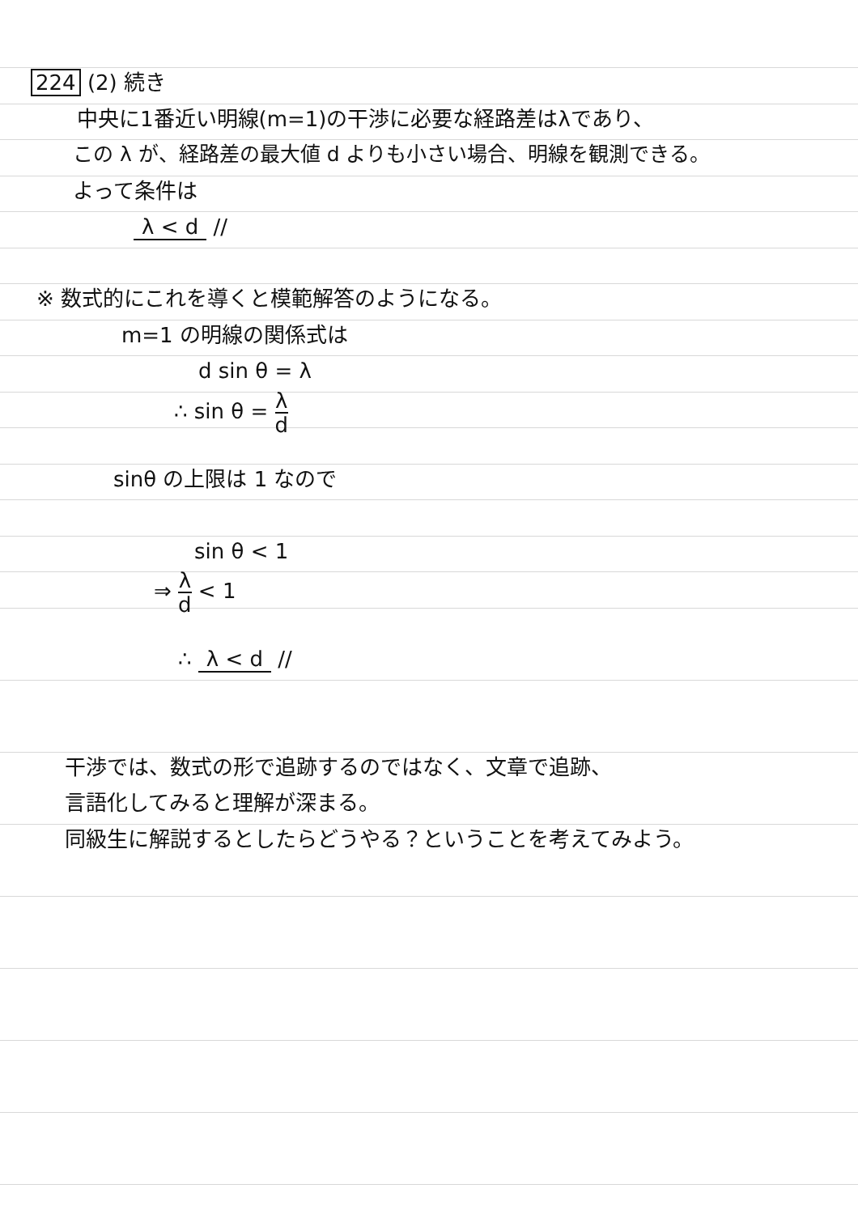224 (2) 続き
中央に1番近い明線(m=1)の干渉に必要な経路差はλであり、
この λ が、経路差の最大値 d よりも小さい場合、明線を観測できる。
よって条件は
λ < d //
※ 数式的にこれを導くと模範解答のようになる。
m=1 の明線の関係式は
d sin θ = λ
∴ sin θ = λ d
sinθ の上限は 1 なので
sin θ < 1
⇒ λ d < 1
∴ λ < d //
干渉では、数式の形で追跡するのではなく、文章で追跡、
言語化してみると理解が深まる。
同級生に解説するとしたらどうやる？ということを考えてみよう。